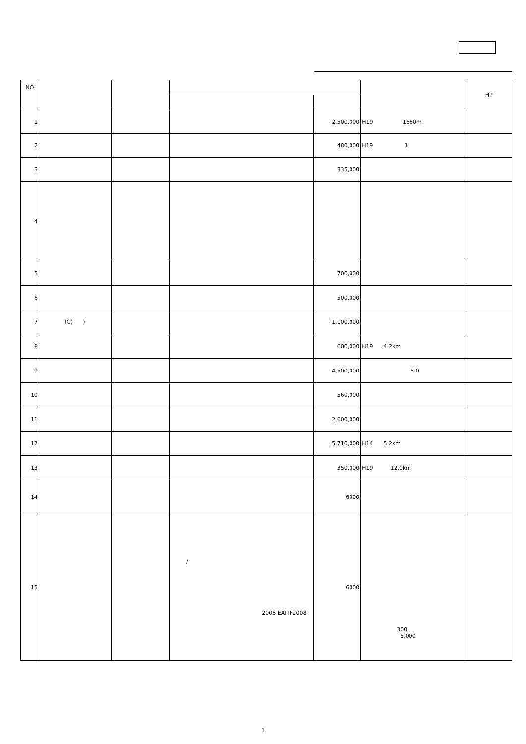| NO | | | | | | HP |
| --- | --- | --- | --- | --- | --- | --- |
| 1 | | | | 2,500,000 | H19 1660m | |
| 2 | | | | 480,000 | H19 1 | |
| 3 | | | | 335,000 | | |
| 4 | | | | | | |
| 5 | | | | 700,000 | | |
| 6 | | | | 500,000 | | |
| 7 | IC( ) | | | 1,100,000 | | |
| 8 | | | | 600,000 | H19 4.2km | |
| 9 | | | | 4,500,000 | 5.0 | |
| 10 | | | | 560,000 | | |
| 11 | | | | 2,600,000 | | |
| 12 | | | | 5,710,000 | H14 5.2km | |
| 13 | | | | 350,000 | H19 12.0km | |
| 14 | | | | 6000 | | |
| 15 | | | / 2008 EAITF2008 | 6000 | 300 5,000 | |
1